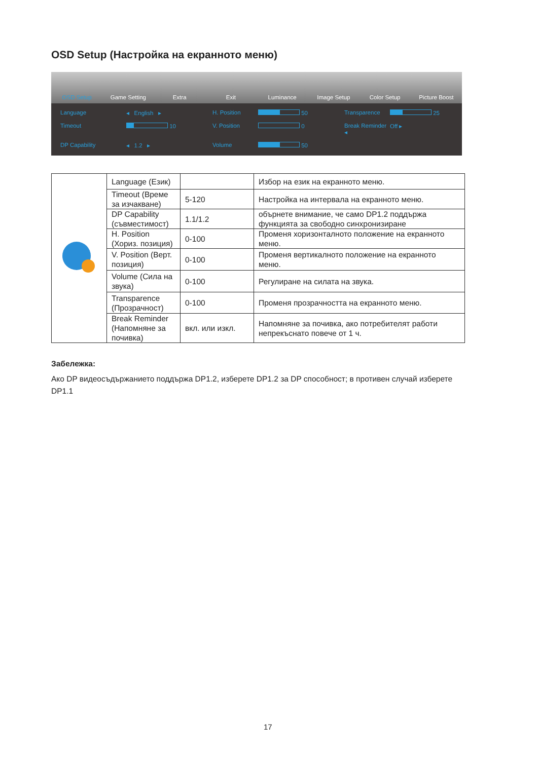OSD Setup (Настройка на екранното меню)
OSD Setup Game Setting Extra Exit Luminance Image Setup Color Setup Picture Boost
Language
◂ English ▸
H. Position
50
Transparence
25
Timeout
10
V. Position
0
Break Reminder ◂
Off ▸
DP Capability
◂ 1.2 ▸
Volume
50
| | Language (Език) | | Избор на език на екранното меню. |
| | Timeout (Време за изчакване) | 5-120 | Настройка на интервала на екранното меню. |
| | DP Capability (съвместимост) | 1.1/1.2 | обърнете внимание, че само DP1.2 поддържа функцията за свободно синхронизиране |
| | H. Position (Хориз. позиция) | 0-100 | Променя хоризонталното положение на екранното меню. |
| | V. Position (Верт. позиция) | 0-100 | Променя вертикалното положение на екранното меню. |
| | Volume (Сила на звука) | 0-100 | Регулиране на силата на звука. |
| | Transparence (Прозрачност) | 0-100 | Променя прозрачността на екранното меню. |
| | Break Reminder (Напомняне за почивка) | вкл. или изкл. | Напомняне за почивка, ако потребителят работи непрекъснато повече от 1 ч. |
Забележка:
Ако DP видеосъдържанието поддържа DP1.2, изберете DP1.2 за DP способност; в противен случай изберете DP1.1
17